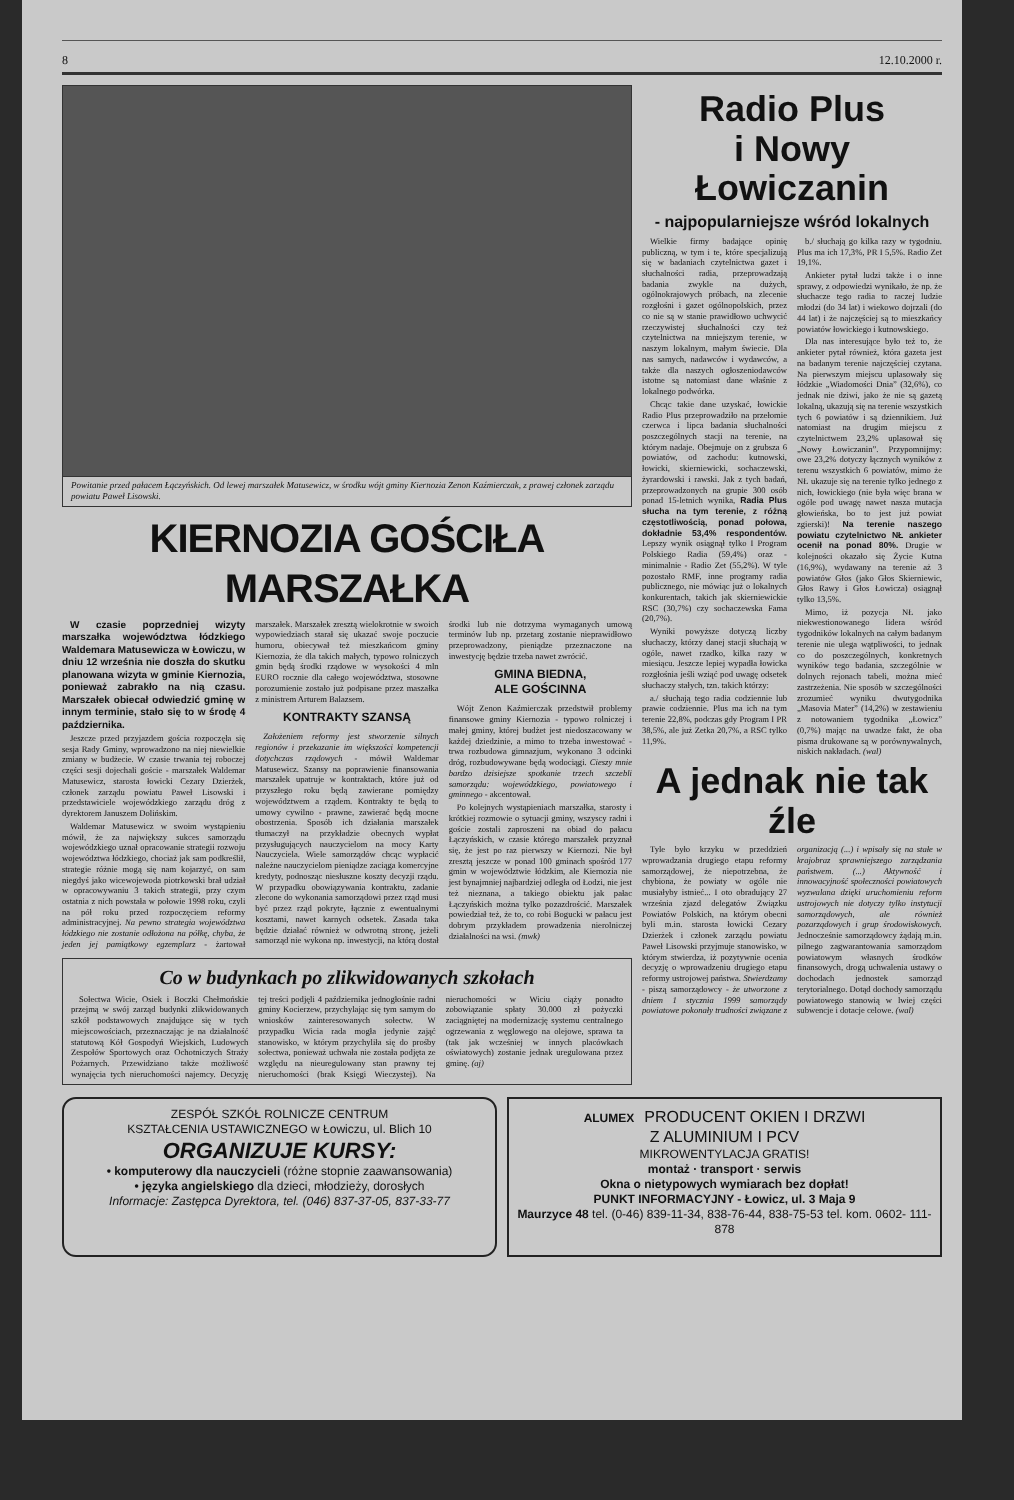8 12.10.2000 r.
Powitanie przed pałacem Łączyńskich. Od lewej marszałek Matusewicz, w środku wójt gminy Kiernozia Zenon Kaźmierczak, z prawej członek zarządu powiatu Paweł Lisowski.
KIERNOZIA GOŚCIŁA MARSZAŁKA
W czasie poprzedniej wizyty marszałka województwa łódzkiego Waldemara Matusewicza w Łowiczu, w dniu 12 września nie doszła do skutku planowana wizyta w gminie Kiernozia, ponieważ zabrakło na nią czasu. Marszałek obiecał odwiedzić gminę w innym terminie, stało się to w środę 4 października.
Jeszcze przed przyjazdem gościa rozpoczęła się sesja Rady Gminy, wprowadzono na niej niewielkie zmiany w budżecie. W czasie trwania tej roboczej części sesji dojechali goście - marszałek Waldemar Matusewicz, starosta łowicki Cezary Dzierżek, członek zarządu powiatu Paweł Lisowski i przedstawiciele wojewódzkiego zarządu dróg z dyrektorem Januszem Dolińskim.
Waldemar Matusewicz w swoim wystąpieniu mówił, że za największy sukces samorządu wojewódzkiego uznał opracowanie strategii rozwoju województwa łódzkiego, chociaż jak sam podkreślił, strategie różnie mogą się nam kojarzyć, on sam niegdyś jako wicewojewoda piotrkowski brał udział w opracowywaniu 3 takich strategii, przy czym ostatnia z nich powstała w połowie 1998 roku, czyli na pół roku przed rozpoczęciem reformy administracyjnej. Na pewno strategia województwa łódzkiego nie zostanie odłożona na półkę, chyba, że jeden jej pamiątkowy egzemplarz - żartował marszałek. Marszałek zresztą wielokrotnie w swoich wypowiedziach starał się ukazać swoje poczucie humoru, obiecywał też mieszkańcom gminy Kiernozia, że dla takich małych, typowo rolniczych gmin będą środki rządowe w wysokości 4 mln EURO rocznie dla całego województwa, stosowne porozumienie zostało już podpisane przez maszałka z ministrem Arturem Balazsem.
KONTRAKTY SZANSĄ
Założeniem reformy jest stworzenie silnych regionów i przekazanie im większości kompetencji dotychczas rządowych - mówił Waldemar Matusewicz. Szansy na poprawienie finansowania marszałek upatruje w kontraktach, które już od przyszłego roku będą zawierane pomiędzy województwem a rządem. Kontrakty te będą to umowy cywilno - prawne, zawierać będą mocne obostrzenia. Sposób ich działania marszałek tłumaczył na przykładzie obecnych wypłat przysługujących nauczycielom na mocy Karty Nauczyciela. Wiele samorządów chcąc wypłacić należne nauczycielom pieniądze zaciąga komercyjne kredyty, podnosząc niesłuszne koszty decyzji rządu. W przypadku obowiązywania kontraktu, zadanie zlecone do wykonania samorządowi przez rząd musi być przez rząd pokryte, łącznie z ewentualnymi kosztami, nawet karnych odsetek. Zasada taka będzie działać również w odwrotną stronę, jeżeli samorząd nie wykona np. inwestycji, na którą dostał środki lub nie dotrzyma wymaganych umową terminów lub np. przetarg zostanie nieprawidłowo przeprowadzony, pieniądze przeznaczone na inwestycję będzie trzeba nawet zwrócić.
GMINA BIEDNA,
ALE GOŚCINNA
Wójt Zenon Kaźmierczak przedstwił problemy finansowe gminy Kiernozia - typowo rolniczej i małej gminy, której budżet jest niedoszacowany w każdej dziedzinie, a mimo to trzeba inwestować - trwa rozbudowa gimnazjum, wykonano 3 odcinki dróg, rozbudowywane będą wodociągi. Cieszy mnie bardzo dzisiejsze spotkanie trzech szczebli samorządu: wojewódzkiego, powiatowego i gminnego - akcentował.
Po kolejnych wystąpieniach marszałka, starosty i krótkiej rozmowie o sytuacji gminy, wszyscy radni i goście zostali zaproszeni na obiad do pałacu Łączyńskich, w czasie którego marszałek przyznał się, że jest po raz pierwszy w Kiernozi. Nie był zresztą jeszcze w ponad 100 gminach spośród 177 gmin w województwie łódzkim, ale Kiernozia nie jest bynajmniej najbardziej odległa od Łodzi, nie jest też nieznana, a takiego obiektu jak pałac Łączyńskich można tylko pozazdrościć. Marszałek powiedział też, że to, co robi Bogucki w pałacu jest dobrym przykładem prowadzenia nierolniczej działalności na wsi. (mwk)
Co w budynkach po zlikwidowanych szkołach
Sołectwa Wicie, Osiek i Boczki Chełmońskie przejmą w swój zarząd budynki zlikwidowanych szkół podstawowych znajdujące się w tych miejscowościach, przeznaczając je na działalność statutową Kół Gospodyń Wiejskich, Ludowych Zespołów Sportowych oraz Ochotniczych Straży Pożarnych. Przewidziano także możliwość wynajęcia tych nieruchomości najemcy. Decyzję tej treści podjęli 4 października jednogłośnie radni gminy Kocierzew, przychylając się tym samym do wniosków zainteresowanych sołectw. W przypadku Wicia rada mogła jedynie zająć stanowisko, w którym przychyliła się do prośby sołectwa, ponieważ uchwała nie została podjęta ze względu na nieuregulowany stan prawny tej nieruchomości (brak Księgi Wieczystej). Na nieruchomości w Wiciu ciąży ponadto zobowiązanie spłaty 30.000 zł pożyczki zaciągniętej na modernizację systemu centralnego ogrzewania z węglowego na olejowe, sprawa ta (tak jak wcześniej w innych placówkach oświatowych) zostanie jednak uregulowana przez gminę. (aj)
Radio Plus
i Nowy Łowiczanin
- najpopularniejsze wśród lokalnych
Wielkie firmy badające opinię publiczną, w tym i te, które specjalizują się w badaniach czytelnictwa gazet i słuchalności radia, przeprowadzają badania zwykle na dużych, ogólnokrajowych próbach, na zlecenie rozgłośni i gazet ogólnopolskich, przez co nie są w stanie prawidłowo uchwycić rzeczywistej słuchalności czy też czytelnictwa na mniejszym terenie, w naszym lokalnym, małym świecie. Dla nas samych, nadawców i wydawców, a także dla naszych ogłoszeniodawców istotne są natomiast dane właśnie z lokalnego podwórka.
Chcąc takie dane uzyskać, łowickie Radio Plus przeprowadziło na przełomie czerwca i lipca badania słuchalności poszczególnych stacji na terenie, na którym nadaje. Obejmuje on z grubsza 6 powiatów, od zachodu: kutnowski, łowicki, skierniewicki, sochaczewski, żyrardowski i rawski. Jak z tych badań, przeprowadzonych na grupie 300 osób ponad 15-letnich wynika, Radia Plus słucha na tym terenie, z różną częstotliwością, ponad połowa, dokładnie 53,4% respondentów. Lepszy wynik osiągnął tylko I Program Polskiego Radia (59,4%) oraz - minimalnie - Radio Zet (55,2%). W tyle pozostało RMF, inne programy radia publicznego, nie mówiąc już o lokalnych konkurentach, takich jak skierniewickie RSC (30,7%) czy sochaczewska Fama (20,7%).
Wyniki powyższe dotyczą liczby słuchaczy, którzy danej stacji słuchają w ogóle, nawet rzadko, kilka razy w miesiącu. Jeszcze lepiej wypadła łowicka rozgłośnia jeśli wziąć pod uwagę odsetek słuchaczy stałych, tzn. takich którzy:
a./ słuchają tego radia codziennie lub prawie codziennie. Plus ma ich na tym terenie 22,8%, podczas gdy Program I PR 38,5%, ale już Zetka 20,7%, a RSC tylko 11,9%.
b./ słuchają go kilka razy w tygodniu. Plus ma ich 17,3%, PR I 5,5%. Radio Zet 19,1%.
Ankieter pytał ludzi także i o inne sprawy, z odpowiedzi wynikało, że np. że słuchacze tego radia to raczej ludzie młodzi (do 34 lat) i wiekowo dojrzali (do 44 lat) i że najczęściej są to mieszkańcy powiatów łowickiego i kutnowskiego.
Dla nas interesujące było też to, że ankieter pytał również, która gazeta jest na badanym terenie najczęściej czytana. Na pierwszym miejscu uplasowały się łódzkie „Wiadomości Dnia” (32,6%), co jednak nie dziwi, jako że nie są gazetą lokalną, ukazują się na terenie wszystkich tych 6 powiatów i są dziennikiem. Już natomiast na drugim miejscu z czytelnictwem 23,2% uplasował się „Nowy Łowiczanin”. Przypomnijmy: owe 23,2% dotyczy łącznych wyników z terenu wszystkich 6 powiatów, mimo że NŁ ukazuje się na terenie tylko jednego z nich, łowickiego (nie była więc brana w ogóle pod uwagę nawet nasza mutacja głowieńska, bo to jest już powiat zgierski)! Na terenie naszego powiatu czytelnictwo NŁ ankieter ocenił na ponad 80%. Drugie w kolejności okazało się Życie Kutna (16,9%), wydawany na terenie aż 3 powiatów Głos (jako Głos Skierniewic, Głos Rawy i Głos Łowicza) osiągnął tylko 13,5%.
Mimo, iż pozycja NŁ jako niekwestionowanego lidera wśród tygodników lokalnych na całym badanym terenie nie ulega wątpliwości, to jednak co do poszczególnych, konkretnych wyników tego badania, szczególnie w dolnych rejonach tabeli, można mieć zastrzeżenia. Nie sposób w szczególności zrozumieć wyniku dwutygodnika „Masovia Mater” (14,2%) w zestawieniu z notowaniem tygodnika „Łowicz” (0,7%) mając na uwadze fakt, że oba pisma drukowane są w porównywalnych, niskich nakładach. (wal)
A jednak nie tak źle
Tyle było krzyku w przeddzień wprowadzania drugiego etapu reformy samorządowej, że niepotrzebna, że chybiona, że powiaty w ogóle nie musiałyby istnieć... I oto obradujący 27 września zjazd delegatów Związku Powiatów Polskich, na którym obecni byli m.in. starosta łowicki Cezary Dzierżek i członek zarządu powiatu Paweł Lisowski przyjmuje stanowisko, w którym stwierdza, iż pozytywnie ocenia decyzję o wprowadzeniu drugiego etapu reformy ustrojowej państwa. Stwierdzamy - piszą samorządowcy - że utworzone z dniem 1 stycznia 1999 samorządy powiatowe pokonały trudności związane z organizacją (...) i wpisały się na stałe w krajobraz sprawniejszego zarządzania państwem. (...) Aktywność i innowacyjność społeczności powiatowych wyzwalana dzięki uruchomieniu reform ustrojowych nie dotyczy tylko instytucji samorządowych, ale również pozarządowych i grup środowiskowych. Jednocześnie samorządowcy żądają m.in. pilnego zagwarantowania samorządom powiatowym własnych środków finansowych, drogą uchwalenia ustawy o dochodach jednostek samorząd terytorialnego. Dotąd dochody samorządu powiatowego stanowią w lwiej części subwencje i dotacje celowe. (wal)
ZESPÓŁ SZKÓŁ ROLNICZE CENTRUM
KSZTAŁCENIA USTAWICZNEGO w Łowiczu, ul. Blich 10
ORGANIZUJE KURSY:
• komputerowy dla nauczycieli (różne stopnie zaawansowania)
• języka angielskiego dla dzieci, młodzieży, dorosłych
Informacje: Zastępca Dyrektora, tel. (046) 837-37-05, 837-33-77
ALUMEX PRODUCENT OKIEN I DRZWI
Z ALUMINIUM I PCV
MIKROWENTYLACJA GRATIS!
montaż · transport · serwis
Okna o nietypowych wymiarach bez dopłat!
PUNKT INFORMACYJNY - Łowicz, ul. 3 Maja 9
Maurzyce 48 tel. (0-46) 839-11-34, 838-76-44, 838-75-53 tel. kom. 0602- 111-878